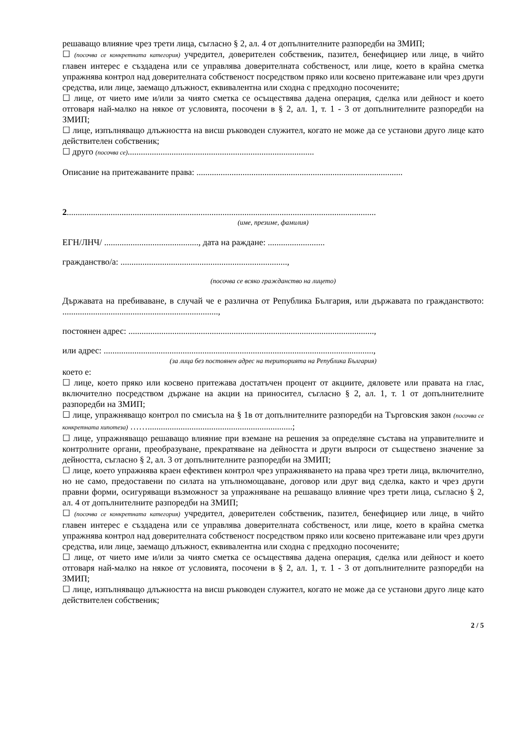решаващо влияние чрез трети лица, съгласно § 2, ал. 4 от допълнителните разпоредби на ЗМИП;
☐ (посочва се конкретната категория) учредител, доверителен собственик, пазител, бенефициер или лице, в чийто главен интерес е създадена или се управлява доверителната собственост, или лице, което в крайна сметка упражнява контрол над доверителната собственост посредством пряко или косвено притежаване или чрез други средства, или лице, заемащо длъжност, еквивалентна или сходна с предходно посочените;
☐ лице, от чието име и/или за чиято сметка се осъществява дадена операция, сделка или дейност и което отговаря най-малко на някое от условията, посочени в § 2, ал. 1, т. 1 - 3 от допълнителните разпоредби на ЗМИП;
☐ лице, изпълняващо длъжността на висш ръководен служител, когато не може да се установи друго лице като действителен собственик;
☐ друго (посочва се).....................................................................................
Описание на притежаваните права: ..............................................................................................
2.............................................................................................................................................
(име, презиме, фамилия)
ЕГН/ЛНЧ/ ..........................................., дата на раждане: ..........................
гражданство/а: ............................................................................,
(посочва се всяко гражданство на лицето)
Държавата на пребиваване, в случай че е различна от Република България, или държавата по гражданството: .......................................................................,
постоянен адрес: ................................................................................................................,
или адрес: ...........................................................................................................................,
(за лица без постоянен адрес на територията на Република България)
което е:
☐ лице, което пряко или косвено притежава достатъчен процент от акциите, дяловете или правата на глас, включително посредством държане на акции на приносител, съгласно § 2, ал. 1, т. 1 от допълнителните разпоредби на ЗМИП;
☐ лице, упражняващо контрол по смисъла на § 1в от допълнителните разпоредби на Търговския закон (посочва се конкретната хипотеза) ……..................................................................;
☐ лице, упражняващо решаващо влияние при вземане на решения за определяне състава на управителните и контролните органи, преобразуване, прекратяване на дейността и други въпроси от съществено значение за дейността, съгласно § 2, ал. 3 от допълнителните разпоредби на ЗМИП;
☐ лице, което упражнява краен ефективен контрол чрез упражняването на права чрез трети лица, включително, но не само, предоставени по силата на упълномощаване, договор или друг вид сделка, както и чрез други правни форми, осигуряващи възможност за упражняване на решаващо влияние чрез трети лица, съгласно § 2, ал. 4 от допълнителните разпоредби на ЗМИП;
☐ (посочва се конкретната категория) учредител, доверителен собственик, пазител, бенефициер или лице, в чийто главен интерес е създадена или се управлява доверителната собственост, или лице, което в крайна сметка упражнява контрол над доверителната собственост посредством пряко или косвено притежаване или чрез други средства, или лице, заемащо длъжност, еквивалентна или сходна с предходно посочените;
☐ лице, от чието име и/или за чиято сметка се осъществява дадена операция, сделка или дейност и което отговаря най-малко на някое от условията, посочени в § 2, ал. 1, т. 1 - 3 от допълнителните разпоредби на ЗМИП;
☐ лице, изпълняващо длъжността на висш ръководен служител, когато не може да се установи друго лице като действителен собственик;
2 / 5